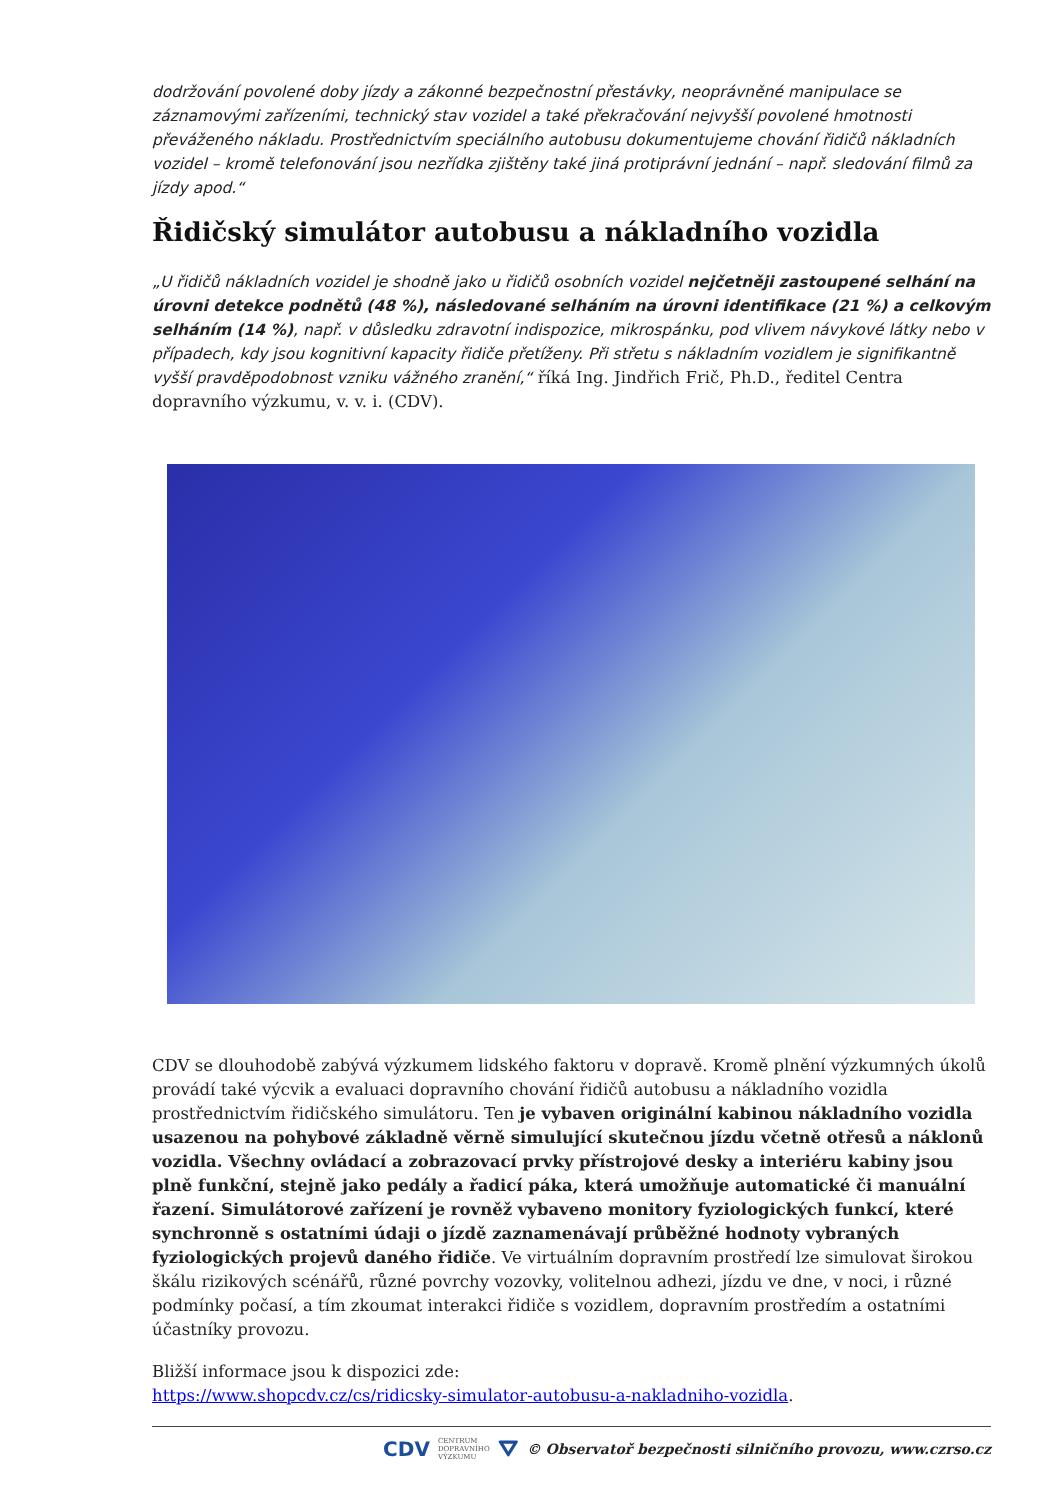dodržování povolené doby jízdy a zákonné bezpečnostní přestávky, neoprávněné manipulace se záznamovými zařízeními, technický stav vozidel a také překračování nejvyšší povolené hmotnosti převáženého nákladu. Prostřednictvím speciálního autobusu dokumentujeme chování řidičů nákladních vozidel – kromě telefonování jsou nezřídka zjištěny také jiná protiprávní jednání – např. sledování filmů za jízdy apod.“
Řidičský simulátor autobusu a nákladního vozidla
„U řidičů nákladních vozidel je shodně jako u řidičů osobních vozidel nejčetněji zastoupené selhání na úrovni detekce podnětů (48 %), následované selháním na úrovni identifikace (21 %) a celkovým selháním (14 %), např. v důsledku zdravotní indispozice, mikrospánku, pod vlivem návykové látky nebo v případech, kdy jsou kognitivní kapacity řidiče přetíženy. Při střetu s nákladním vozidlem je signifikantně vyšší pravděpodobnost vzniku vážného zranění,“ říká Ing. Jindřich Frič, Ph.D., ředitel Centra dopravního výzkumu, v. v. i. (CDV).
CDV se dlouhodobě zabývá výzkumem lidského faktoru v dopravě. Kromě plnění výzkumných úkolů provádí také výcvik a evaluaci dopravního chování řidičů autobusu a nákladního vozidla prostřednictvím řidičského simulátoru. Ten je vybaven originální kabinou nákladního vozidla usazenou na pohybové základně věrně simulující skutečnou jízdu včetně otřesů a náklonů vozidla. Všechny ovládací a zobrazovací prvky přístrojové desky a interiéru kabiny jsou plně funkční, stejně jako pedály a řadicí páka, která umožňuje automatické či manuální řazení. Simulátorové zařízení je rovněž vybaveno monitory fyziologických funkcí, které synchronně s ostatními údaji o jízdě zaznamenávají průběžné hodnoty vybraných fyziologických projevů daného řidiče. Ve virtuálním dopravním prostředí lze simulovat širokou škálu rizikových scénářů, různé povrchy vozovky, volitelnou adhezi, jízdu ve dne, v noci, i různé podmínky počasí, a tím zkoumat interakci řidiče s vozidlem, dopravním prostředím a ostatními účastníky provozu.
Bližší informace jsou k dispozici zde:
https://www.shopcdv.cz/cs/ridicsky-simulator-autobusu-a-nakladniho-vozidla.
CDV CENTRUM
DOPRAVNÍHO
VÝZKUMU ⛛ © Observatoř bezpečnosti silničního provozu, www.czrso.cz